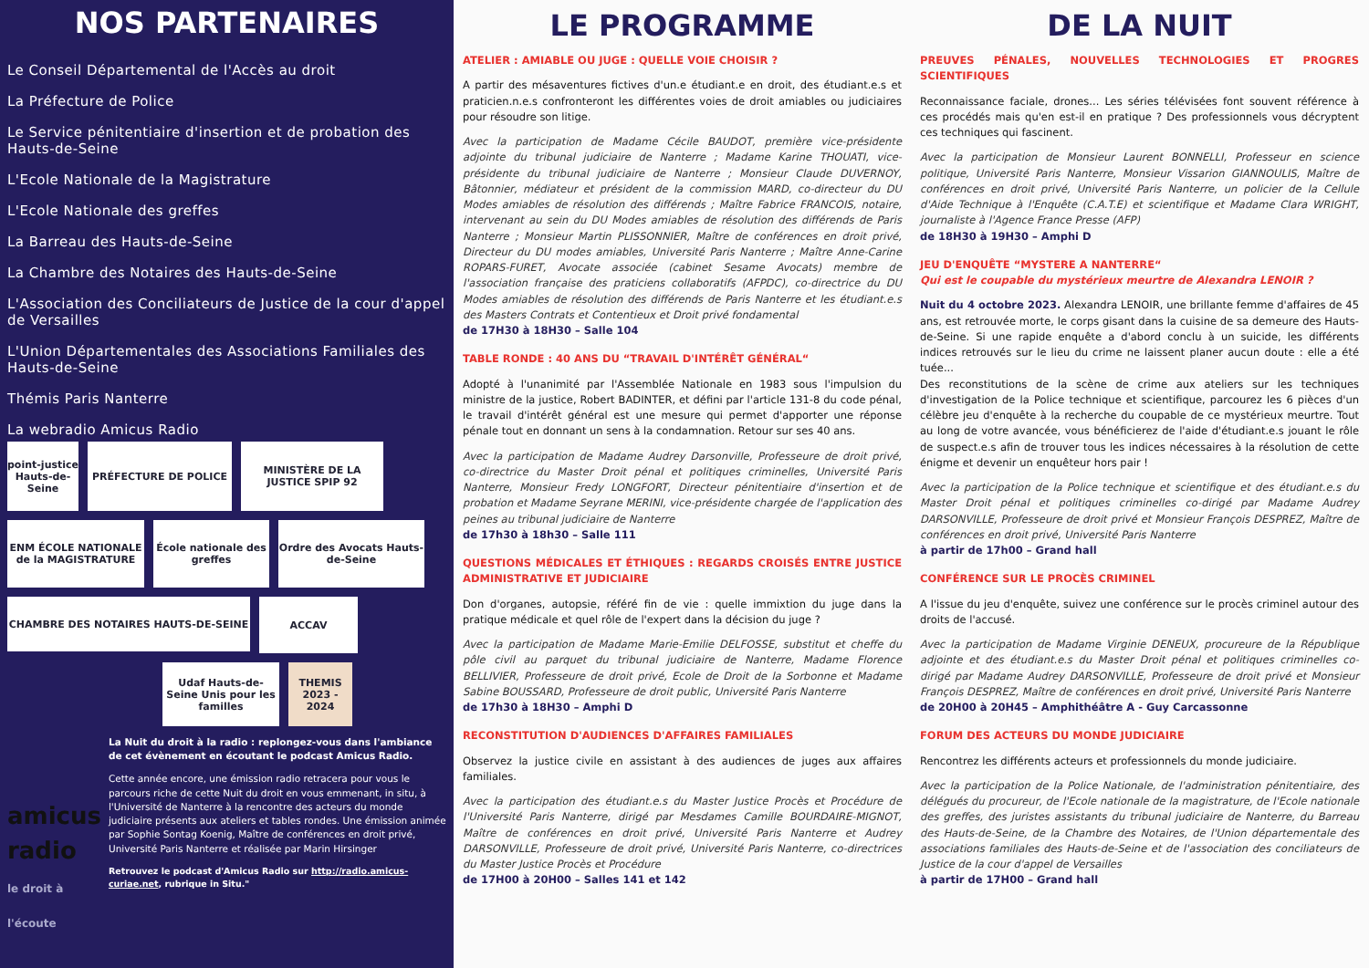NOS PARTENAIRES
Le Conseil Départemental de l'Accès au droit
La Préfecture de Police
Le Service pénitentiaire d'insertion et de probation des Hauts-de-Seine
L'Ecole Nationale de la Magistrature
L'Ecole Nationale des greffes
La Barreau des Hauts-de-Seine
La Chambre des Notaires des Hauts-de-Seine
L'Association des Conciliateurs de Justice de la cour d'appel de Versailles
L'Union Départementales des Associations Familiales des Hauts-de-Seine
Thémis Paris Nanterre
La webradio Amicus Radio
point-justice Hauts-de-Seine
PRÉFECTURE DE POLICE
MINISTÈRE DE LA JUSTICE SPIP 92
ENM ÉCOLE NATIONALE de la MAGISTRATURE
École nationale des greffes
Ordre des Avocats Hauts-de-Seine
CHAMBRE DES NOTAIRES HAUTS-DE-SEINE
ACCAV
Udaf Hauts-de-Seine Unis pour les familles
THEMIS 2023 - 2024
amicus radio
le droit à l'écoute
La Nuit du droit à la radio : replongez-vous dans l'ambiance de cet évènement en écoutant le podcast Amicus Radio.
Cette année encore, une émission radio retracera pour vous le parcours riche de cette Nuit du droit en vous emmenant, in situ, à l'Université de Nanterre à la rencontre des acteurs du monde judiciaire présents aux ateliers et tables rondes. Une émission animée par Sophie Sontag Koenig, Maître de conférences en droit privé, Université Paris Nanterre et réalisée par Marin Hirsinger
Retrouvez le podcast d'Amicus Radio sur http://radio.amicus-curiae.net, rubrique in Situ."
LE PROGRAMME
ATELIER : AMIABLE OU JUGE : QUELLE VOIE CHOISIR ?
A partir des mésaventures fictives d'un.e étudiant.e en droit, des étudiant.e.s et praticien.n.e.s confronteront les différentes voies de droit amiables ou judiciaires pour résoudre son litige.
Avec la participation de Madame Cécile BAUDOT, première vice-présidente adjointe du tribunal judiciaire de Nanterre ; Madame Karine THOUATI, vice-présidente du tribunal judiciaire de Nanterre ; Monsieur Claude DUVERNOY, Bâtonnier, médiateur et président de la commission MARD, co-directeur du DU Modes amiables de résolution des différends ; Maître Fabrice FRANCOIS, notaire, intervenant au sein du DU Modes amiables de résolution des différends de Paris Nanterre ; Monsieur Martin PLISSONNIER, Maître de conférences en droit privé, Directeur du DU modes amiables, Université Paris Nanterre ; Maître Anne-Carine ROPARS-FURET, Avocate associée (cabinet Sesame Avocats) membre de l'association française des praticiens collaboratifs (AFPDC), co-directrice du DU Modes amiables de résolution des différends de Paris Nanterre et les étudiant.e.s des Masters Contrats et Contentieux et Droit privé fondamental
de 17H30 à 18H30 – Salle 104
TABLE RONDE : 40 ANS DU “TRAVAIL D'INTÉRÊT GÉNÉRAL“
Adopté à l'unanimité par l'Assemblée Nationale en 1983 sous l'impulsion du ministre de la justice, Robert BADINTER, et défini par l'article 131-8 du code pénal, le travail d'intérêt général est une mesure qui permet d'apporter une réponse pénale tout en donnant un sens à la condamnation. Retour sur ses 40 ans.
Avec la participation de Madame Audrey Darsonville, Professeure de droit privé, co-directrice du Master Droit pénal et politiques criminelles, Université Paris Nanterre, Monsieur Fredy LONGFORT, Directeur pénitentiaire d'insertion et de probation et Madame Seyrane MERINI, vice-présidente chargée de l'application des peines au tribunal judiciaire de Nanterre
de 17h30 à 18h30 – Salle 111
QUESTIONS MÉDICALES ET ÉTHIQUES : REGARDS CROISÉS ENTRE JUSTICE ADMINISTRATIVE ET JUDICIAIRE
Don d'organes, autopsie, référé fin de vie : quelle immixtion du juge dans la pratique médicale et quel rôle de l'expert dans la décision du juge ?
Avec la participation de Madame Marie-Emilie DELFOSSE, substitut et cheffe du pôle civil au parquet du tribunal judiciaire de Nanterre, Madame Florence BELLIVIER, Professeure de droit privé, Ecole de Droit de la Sorbonne et Madame Sabine BOUSSARD, Professeure de droit public, Université Paris Nanterre
de 17h30 à 18H30 – Amphi D
RECONSTITUTION D'AUDIENCES D'AFFAIRES FAMILIALES
Observez la justice civile en assistant à des audiences de juges aux affaires familiales.
Avec la participation des étudiant.e.s du Master Justice Procès et Procédure de l'Université Paris Nanterre, dirigé par Mesdames Camille BOURDAIRE-MIGNOT, Maître de conférences en droit privé, Université Paris Nanterre et Audrey DARSONVILLE, Professeure de droit privé, Université Paris Nanterre, co-directrices du Master Justice Procès et Procédure
de 17H00 à 20H00 – Salles 141 et 142
DE LA NUIT
PREUVES PÉNALES, NOUVELLES TECHNOLOGIES ET PROGRES SCIENTIFIQUES
Reconnaissance faciale, drones... Les séries télévisées font souvent référence à ces procédés mais qu'en est-il en pratique ? Des professionnels vous décryptent ces techniques qui fascinent.
Avec la participation de Monsieur Laurent BONNELLI, Professeur en science politique, Université Paris Nanterre, Monsieur Vissarion GIANNOULIS, Maître de conférences en droit privé, Université Paris Nanterre, un policier de la Cellule d'Aide Technique à l'Enquête (C.A.T.E) et scientifique et Madame Clara WRIGHT, journaliste à l'Agence France Presse (AFP)
de 18H30 à 19H30 – Amphi D
JEU D'ENQUÊTE “MYSTERE A NANTERRE“
Qui est le coupable du mystérieux meurtre de Alexandra LENOIR ?
Nuit du 4 octobre 2023. Alexandra LENOIR, une brillante femme d'affaires de 45 ans, est retrouvée morte, le corps gisant dans la cuisine de sa demeure des Hauts-de-Seine. Si une rapide enquête a d'abord conclu à un suicide, les différents indices retrouvés sur le lieu du crime ne laissent planer aucun doute : elle a été tuée...
Des reconstitutions de la scène de crime aux ateliers sur les techniques d'investigation de la Police technique et scientifique, parcourez les 6 pièces d'un célèbre jeu d'enquête à la recherche du coupable de ce mystérieux meurtre. Tout au long de votre avancée, vous bénéficierez de l'aide d'étudiant.e.s jouant le rôle de suspect.e.s afin de trouver tous les indices nécessaires à la résolution de cette énigme et devenir un enquêteur hors pair !
Avec la participation de la Police technique et scientifique et des étudiant.e.s du Master Droit pénal et politiques criminelles co-dirigé par Madame Audrey DARSONVILLE, Professeure de droit privé et Monsieur François DESPREZ, Maître de conférences en droit privé, Université Paris Nanterre
à partir de 17h00 – Grand hall
CONFÉRENCE SUR LE PROCÈS CRIMINEL
A l'issue du jeu d'enquête, suivez une conférence sur le procès criminel autour des droits de l'accusé.
Avec la participation de Madame Virginie DENEUX, procureure de la République adjointe et des étudiant.e.s du Master Droit pénal et politiques criminelles co-dirigé par Madame Audrey DARSONVILLE, Professeure de droit privé et Monsieur François DESPREZ, Maître de conférences en droit privé, Université Paris Nanterre
de 20H00 à 20H45 – Amphithéâtre A - Guy Carcassonne
FORUM DES ACTEURS DU MONDE JUDICIAIRE
Rencontrez les différents acteurs et professionnels du monde judiciaire.
Avec la participation de la Police Nationale, de l'administration pénitentiaire, des délégués du procureur, de l'Ecole nationale de la magistrature, de l'Ecole nationale des greffes, des juristes assistants du tribunal judiciaire de Nanterre, du Barreau des Hauts-de-Seine, de la Chambre des Notaires, de l'Union départementale des associations familiales des Hauts-de-Seine et de l'association des conciliateurs de Justice de la cour d'appel de Versailles
à partir de 17H00 – Grand hall